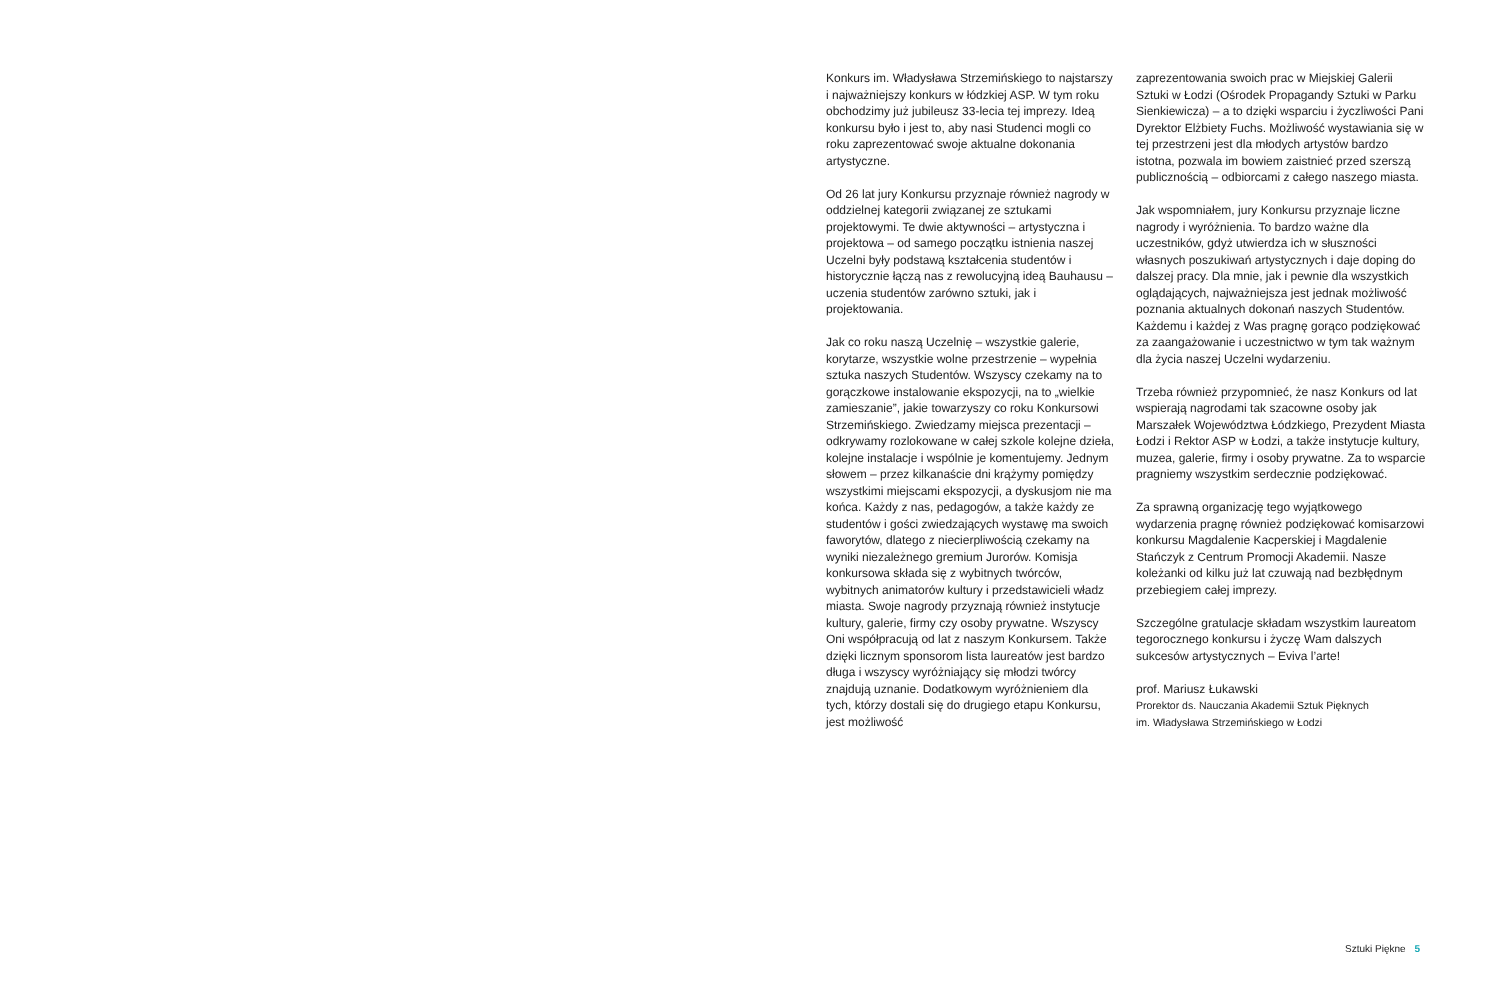Konkurs im. Władysława Strzemińskiego to najstarszy i najważniejszy konkurs w łódzkiej ASP. W tym roku obchodzimy już jubileusz 33-lecia tej imprezy. Ideą konkursu było i jest to, aby nasi Studenci mogli co roku zaprezentować swoje aktualne dokonania artystyczne.
Od 26 lat jury Konkursu przyznaje również nagrody w oddzielnej kategorii związanej ze sztukami projektowymi. Te dwie aktywności – artystyczna i projektowa – od samego początku istnienia naszej Uczelni były podstawą kształcenia studentów i historycznie łączą nas z rewolucyjną ideą Bauhausu – uczenia studentów zarówno sztuki, jak i projektowania.
Jak co roku naszą Uczelnię – wszystkie galerie, korytarze, wszystkie wolne przestrzenie – wypełnia sztuka naszych Studentów. Wszyscy czekamy na to gorączkowe instalowanie ekspozycji, na to „wielkie zamieszanie”, jakie towarzyszy co roku Konkursowi Strzemińskiego. Zwiedzamy miejsca prezentacji – odkrywamy rozlokowane w całej szkole kolejne dzieła, kolejne instalacje i wspólnie je komentujemy. Jednym słowem – przez kilkanaście dni krążymy pomiędzy wszystkimi miejscami ekspozycji, a dyskusjom nie ma końca. Każdy z nas, pedagogów, a także każdy ze studentów i gości zwiedzających wystawę ma swoich faworytów, dlatego z niecierpliwością czekamy na wyniki niezależnego gremium Jurorów. Komisja konkursowa składa się z wybitnych twórców, wybitnych animatorów kultury i przedstawicieli władz miasta. Swoje nagrody przyznają również instytucje kultury, galerie, firmy czy osoby prywatne. Wszyscy Oni współpracują od lat z naszym Konkursem. Także dzięki licznym sponsorom lista laureatów jest bardzo długa i wszyscy wyróżniający się młodzi twórcy znajdują uznanie. Dodatkowym wyróżnieniem dla tych, którzy dostali się do drugiego etapu Konkursu, jest możliwość
zaprezentowania swoich prac w Miejskiej Galerii Sztuki w Łodzi (Ośrodek Propagandy Sztuki w Parku Sienkiewicza) – a to dzięki wsparciu i życzliwości Pani Dyrektor Elżbiety Fuchs. Możliwość wystawiania się w tej przestrzeni jest dla młodych artystów bardzo istotna, pozwala im bowiem zaistnieć przed szerszą publicznością – odbiorcami z całego naszego miasta.
Jak wspomniałem, jury Konkursu przyznaje liczne nagrody i wyróżnienia. To bardzo ważne dla uczestników, gdyż utwierdza ich w słuszności własnych poszukiwań artystycznych i daje doping do dalszej pracy. Dla mnie, jak i pewnie dla wszystkich oglądających, najważniejsza jest jednak możliwość poznania aktualnych dokonań naszych Studentów. Każdemu i każdej z Was pragnę gorąco podziękować za zaangażowanie i uczestnictwo w tym tak ważnym dla życia naszej Uczelni wydarzeniu.
Trzeba również przypomnieć, że nasz Konkurs od lat wspierają nagrodami tak szacowne osoby jak Marszałek Województwa Łódzkiego, Prezydent Miasta Łodzi i Rektor ASP w Łodzi, a także instytucje kultury, muzea, galerie, firmy i osoby prywatne. Za to wsparcie pragniemy wszystkim serdecznie podziękować.
Za sprawną organizację tego wyjątkowego wydarzenia pragnę również podziękować komisarzowi konkursu Magdalenie Kacperskiej i Magdalenie Stańczyk z Centrum Promocji Akademii. Nasze koleżanki od kilku już lat czuwają nad bezbłędnym przebiegiem całej imprezy.
Szczególne gratulacje składam wszystkim laureatom tegorocznego konkursu i życzę Wam dalszych sukcesów artystycznych – Eviva l’arte!
prof. Mariusz Łukawski
Prorektor ds. Nauczania Akademii Sztuk Pięknych
im. Władysława Strzemińskiego w Łodzi
Sztuki Piękne 5